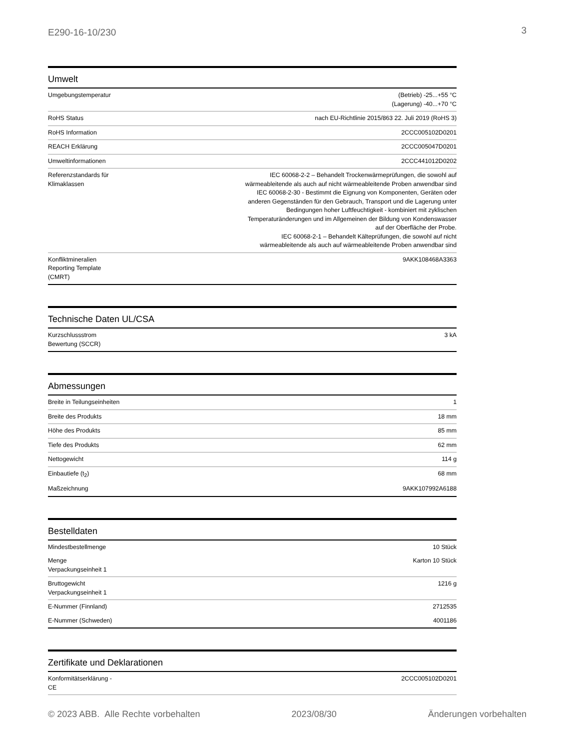E290-16-10/230 3
Umwelt
| Umgebungstemperatur | (Betrieb) -25...+55 °C (Lagerung) -40...+70 °C |
| RoHS Status | nach EU-Richtlinie 2015/863 22. Juli 2019 (RoHS 3) |
| RoHS Information | 2CCC005102D0201 |
| REACH Erklärung | 2CCC005047D0201 |
| Umweltinformationen | 2CCC441012D0202 |
| Referenzstandards für Klimaklassen | IEC 60068-2-2 – Behandelt Trockenwärmeprüfungen, die sowohl auf wärmeableitende als auch auf nicht wärmeableitende Proben anwendbar sind IEC 60068-2-30 - Bestimmt die Eignung von Komponenten, Geräten oder anderen Gegenständen für den Gebrauch, Transport und die Lagerung unter Bedingungen hoher Luftfeuchtigkeit - kombiniert mit zyklischen Temperaturänderungen und im Allgemeinen der Bildung von Kondenswasser auf der Oberfläche der Probe. IEC 60068-2-1 – Behandelt Kälteprüfungen, die sowohl auf nicht wärmeableitende als auch auf wärmeableitende Proben anwendbar sind |
| Konfliktmineralien Reporting Template (CMRT) | 9AKK108468A3363 |
Technische Daten UL/CSA
| Kurzschlussstrom Bewertung (SCCR) | 3 kA |
Abmessungen
| Breite in Teilungseinheiten | 1 |
| Breite des Produkts | 18 mm |
| Höhe des Produkts | 85 mm |
| Tiefe des Produkts | 62 mm |
| Nettogewicht | 114 g |
| Einbautiefe (t<sub>2</sub>) | 68 mm |
| Maßzeichnung | 9AKK107992A6188 |
Bestelldaten
| Mindestbestellmenge | 10 Stück |
| Menge Verpackungseinheit 1 | Karton 10 Stück |
| Bruttogewicht Verpackungseinheit 1 | 1216 g |
| E-Nummer (Finnland) | 2712535 |
| E-Nummer (Schweden) | 4001186 |
Zertifikate und Deklarationen
| Konformitätserklärung - CE | 2CCC005102D0201 |
© 2023 ABB. Alle Rechte vorbehalten 2023/08/30 Änderungen vorbehalten